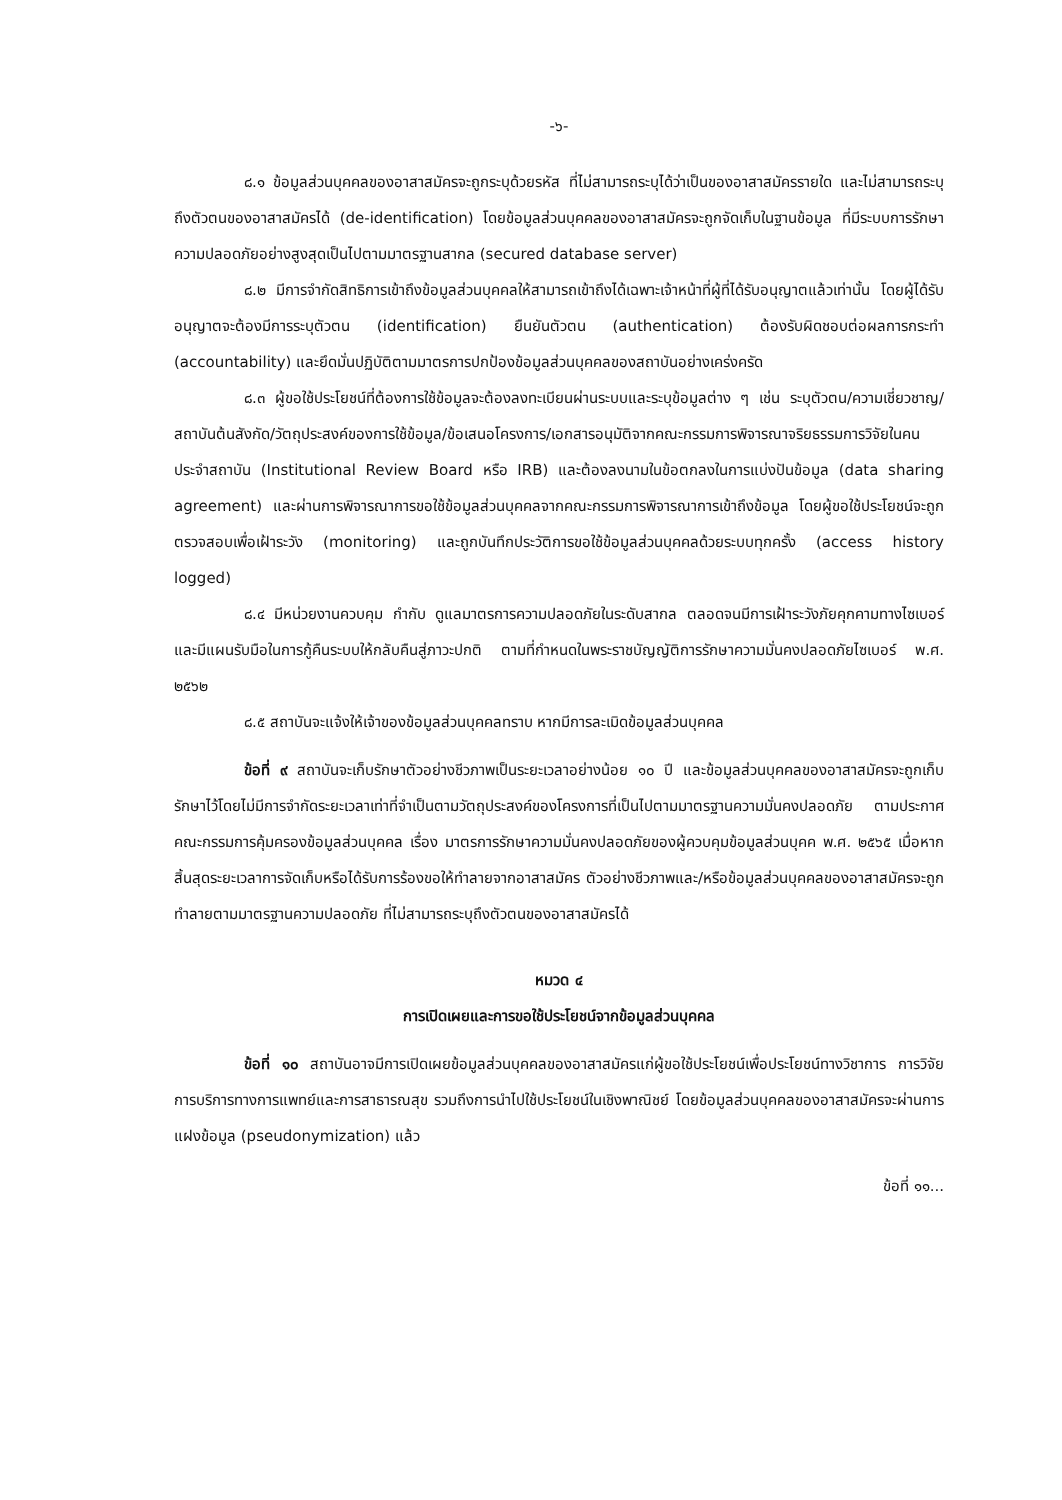-๖-
๘.๑ ข้อมูลส่วนบุคคลของอาสาสมัครจะถูกระบุด้วยรหัส ที่ไม่สามารถระบุได้ว่าเป็นของอาสาสมัครรายใด และไม่สามารถระบุถึงตัวตนของอาสาสมัครได้ (de-identification) โดยข้อมูลส่วนบุคคลของอาสาสมัครจะถูกจัดเก็บในฐานข้อมูล ที่มีระบบการรักษาความปลอดภัยอย่างสูงสุดเป็นไปตามมาตรฐานสากล (secured database server)
๘.๒ มีการจำกัดสิทธิการเข้าถึงข้อมูลส่วนบุคคลให้สามารถเข้าถึงได้เฉพาะเจ้าหน้าที่ผู้ที่ได้รับอนุญาตแล้วเท่านั้น โดยผู้ได้รับอนุญาตจะต้องมีการระบุตัวตน (identification) ยืนยันตัวตน (authentication) ต้องรับผิดชอบต่อผลการกระทำ (accountability) และยึดมั่นปฏิบัติตามมาตรการปกป้องข้อมูลส่วนบุคคลของสถาบันอย่างเคร่งครัด
๘.๓ ผู้ขอใช้ประโยชน์ที่ต้องการใช้ข้อมูลจะต้องลงทะเบียนผ่านระบบและระบุข้อมูลต่าง ๆ เช่น ระบุตัวตน/ความเชี่ยวชาญ/สถาบันต้นสังกัด/วัตถุประสงค์ของการใช้ข้อมูล/ข้อเสนอโครงการ/เอกสารอนุมัติจากคณะกรรมการพิจารณาจริยธรรมการวิจัยในคนประจำสถาบัน (Institutional Review Board หรือ IRB) และต้องลงนามในข้อตกลงในการแบ่งปันข้อมูล (data sharing agreement) และผ่านการพิจารณาการขอใช้ข้อมูลส่วนบุคคลจากคณะกรรมการพิจารณาการเข้าถึงข้อมูล โดยผู้ขอใช้ประโยชน์จะถูกตรวจสอบเพื่อเฝ้าระวัง (monitoring) และถูกบันทึกประวัติการขอใช้ข้อมูลส่วนบุคคลด้วยระบบทุกครั้ง (access history logged)
๘.๔ มีหน่วยงานควบคุม กำกับ ดูแลมาตรการความปลอดภัยในระดับสากล ตลอดจนมีการเฝ้าระวังภัยคุกคามทางไซเบอร์และมีแผนรับมือในการกู้คืนระบบให้กลับคืนสู่ภาวะปกติ ตามที่กำหนดในพระราชบัญญัติการรักษาความมั่นคงปลอดภัยไซเบอร์ พ.ศ. ๒๕๖๒
๘.๕ สถาบันจะแจ้งให้เจ้าของข้อมูลส่วนบุคคลทราบ หากมีการละเมิดข้อมูลส่วนบุคคล
ข้อที่ ๙ สถาบันจะเก็บรักษาตัวอย่างชีวภาพเป็นระยะเวลาอย่างน้อย ๑๐ ปี และข้อมูลส่วนบุคคลของอาสาสมัครจะถูกเก็บรักษาไว้โดยไม่มีการจำกัดระยะเวลาเท่าที่จำเป็นตามวัตถุประสงค์ของโครงการที่เป็นไปตามมาตรฐานความมั่นคงปลอดภัย ตามประกาศคณะกรรมการคุ้มครองข้อมูลส่วนบุคคล เรื่อง มาตรการรักษาความมั่นคงปลอดภัยของผู้ควบคุมข้อมูลส่วนบุคค พ.ศ. ๒๕๖๕ เมื่อหากสิ้นสุดระยะเวลาการจัดเก็บหรือได้รับการร้องขอให้ทำลายจากอาสาสมัคร ตัวอย่างชีวภาพและ/หรือข้อมูลส่วนบุคคลของอาสาสมัครจะถูกทำลายตามมาตรฐานความปลอดภัย ที่ไม่สามารถระบุถึงตัวตนของอาสาสมัครได้
หมวด ๔
การเปิดเผยและการขอใช้ประโยชน์จากข้อมูลส่วนบุคคล
ข้อที่ ๑๐ สถาบันอาจมีการเปิดเผยข้อมูลส่วนบุคคลของอาสาสมัครแก่ผู้ขอใช้ประโยชน์เพื่อประโยชน์ทางวิชาการ การวิจัย การบริการทางการแพทย์และการสาธารณสุข รวมถึงการนำไปใช้ประโยชน์ในเชิงพาณิชย์ โดยข้อมูลส่วนบุคคลของอาสาสมัครจะผ่านการแฝงข้อมูล (pseudonymization) แล้ว
ข้อที่ ๑๑...